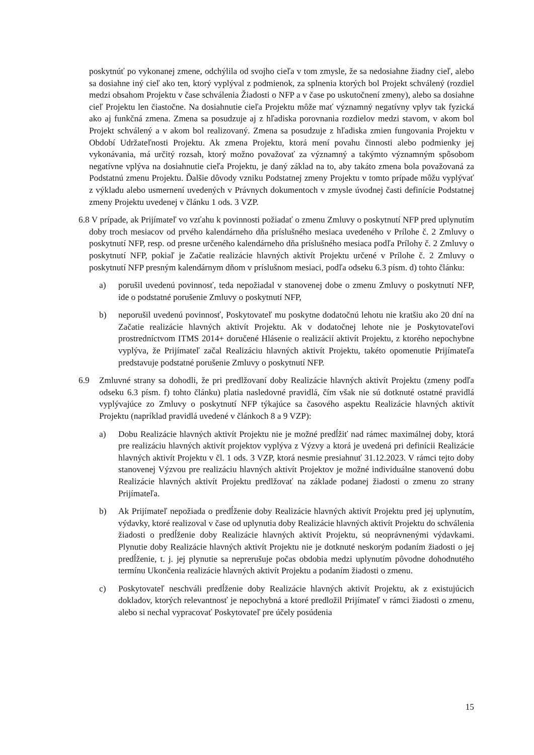poskytnúť po vykonanej zmene, odchýlila od svojho cieľa v tom zmysle, že sa nedosiahne žiadny cieľ, alebo sa dosiahne iný cieľ ako ten, ktorý vyplýval z podmienok, za splnenia ktorých bol Projekt schválený (rozdiel medzi obsahom Projektu v čase schválenia Žiadosti o NFP a v čase po uskutočnení zmeny), alebo sa dosiahne cieľ Projektu len čiastočne. Na dosiahnutie cieľa Projektu môže mať významný negatívny vplyv tak fyzická ako aj funkčná zmena. Zmena sa posudzuje aj z hľadiska porovnania rozdielov medzi stavom, v akom bol Projekt schválený a v akom bol realizovaný. Zmena sa posudzuje z hľadiska zmien fungovania Projektu v Období Udržateľnosti Projektu. Ak zmena Projektu, ktorá mení povahu činnosti alebo podmienky jej vykonávania, má určitý rozsah, ktorý možno považovať za významný a takýmto významným spôsobom negatívne vplýva na dosiahnutie cieľa Projektu, je daný základ na to, aby takáto zmena bola považovaná za Podstatnú zmenu Projektu. Ďalšie dôvody vzniku Podstatnej zmeny Projektu v tomto prípade môžu vyplývať z výkladu alebo usmernení uvedených v Právnych dokumentoch v zmysle úvodnej časti definície Podstatnej zmeny Projektu uvedenej v článku 1 ods. 3 VZP.
6.8 V prípade, ak Prijímateľ vo vzťahu k povinnosti požiadať o zmenu Zmluvy o poskytnutí NFP pred uplynutím doby troch mesiacov od prvého kalendárneho dňa príslušného mesiaca uvedeného v Prílohe č. 2 Zmluvy o poskytnutí NFP, resp. od presne určeného kalendárneho dňa príslušného mesiaca podľa Prílohy č. 2 Zmluvy o poskytnutí NFP, pokiaľ je Začatie realizácie hlavných aktivít Projektu určené v Prílohe č. 2 Zmluvy o poskytnutí NFP presným kalendárnym dňom v príslušnom mesiaci, podľa odseku 6.3 písm. d) tohto článku:
a) porušil uvedenú povinnosť, teda nepožiadal v stanovenej dobe o zmenu Zmluvy o poskytnutí NFP, ide o podstatné porušenie Zmluvy o poskytnutí NFP,
b) neporušil uvedenú povinnosť, Poskytovateľ mu poskytne dodatočnú lehotu nie kratšiu ako 20 dní na Začatie realizácie hlavných aktivít Projektu. Ak v dodatočnej lehote nie je Poskytovateľovi prostredníctvom ITMS 2014+ doručené Hlásenie o realizácií aktivít Projektu, z ktorého nepochybne vyplýva, že Prijímateľ začal Realizáciu hlavných aktivít Projektu, takéto opomenutie Prijímateľa predstavuje podstatné porušenie Zmluvy o poskytnutí NFP.
6.9 Zmluvné strany sa dohodli, že pri predlžovaní doby Realizácie hlavných aktivít Projektu (zmeny podľa odseku 6.3 písm. f) tohto článku) platia nasledovné pravidlá, čím však nie sú dotknuté ostatné pravidlá vyplývajúce zo Zmluvy o poskytnutí NFP týkajúce sa časového aspektu Realizácie hlavných aktivít Projektu (napríklad pravidlá uvedené v článkoch 8 a 9 VZP):
a) Dobu Realizácie hlavných aktivít Projektu nie je možné predĺžiť nad rámec maximálnej doby, ktorá pre realizáciu hlavných aktivít projektov vyplýva z Výzvy a ktorá je uvedená pri definícii Realizácie hlavných aktivít Projektu v čl. 1 ods. 3 VZP, ktorá nesmie presiahnuť 31.12.2023. V rámci tejto doby stanovenej Výzvou pre realizáciu hlavných aktivít Projektov je možné individuálne stanovenú dobu Realizácie hlavných aktivít Projektu predlžovať na základe podanej žiadosti o zmenu zo strany Prijímateľa.
b) Ak Prijímateľ nepožiada o predĺženie doby Realizácie hlavných aktivít Projektu pred jej uplynutím, výdavky, ktoré realizoval v čase od uplynutia doby Realizácie hlavných aktivít Projektu do schválenia žiadosti o predĺženie doby Realizácie hlavných aktivít Projektu, sú neoprávnenými výdavkami. Plynutie doby Realizácie hlavných aktivít Projektu nie je dotknuté neskorým podaním žiadosti o jej predĺženie, t. j. jej plynutie sa neprerušuje počas obdobia medzi uplynutím pôvodne dohodnutého termínu Ukončenia realizácie hlavných aktivít Projektu a podaním žiadosti o zmenu.
c) Poskytovateľ neschváli predĺženie doby Realizácie hlavných aktivít Projektu, ak z existujúcich dokladov, ktorých relevantnosť je nepochybná a ktoré predložil Prijímateľ v rámci žiadosti o zmenu, alebo si nechal vypracovať Poskytovateľ pre účely posúdenia
15